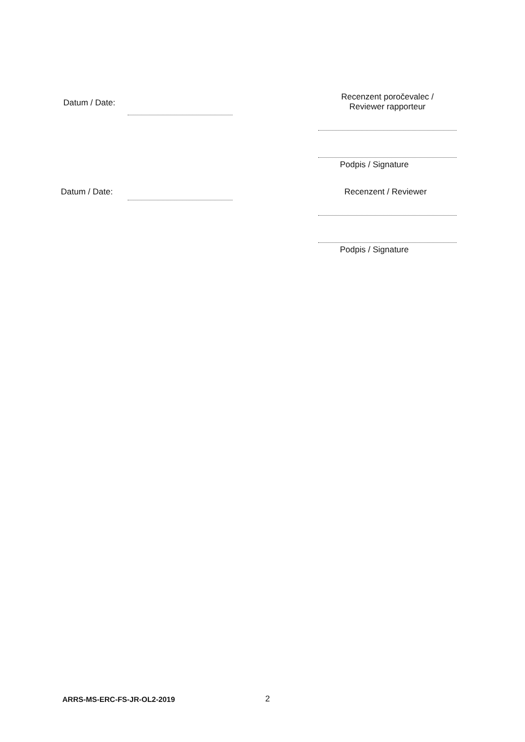Datum / Date:
Recenzent poročevalec /
Reviewer rapporteur
Podpis / Signature
Datum / Date: Recenzent / Reviewer
Podpis / Signature
ARRS-MS-ERC-FS-JR-OL2-2019 2